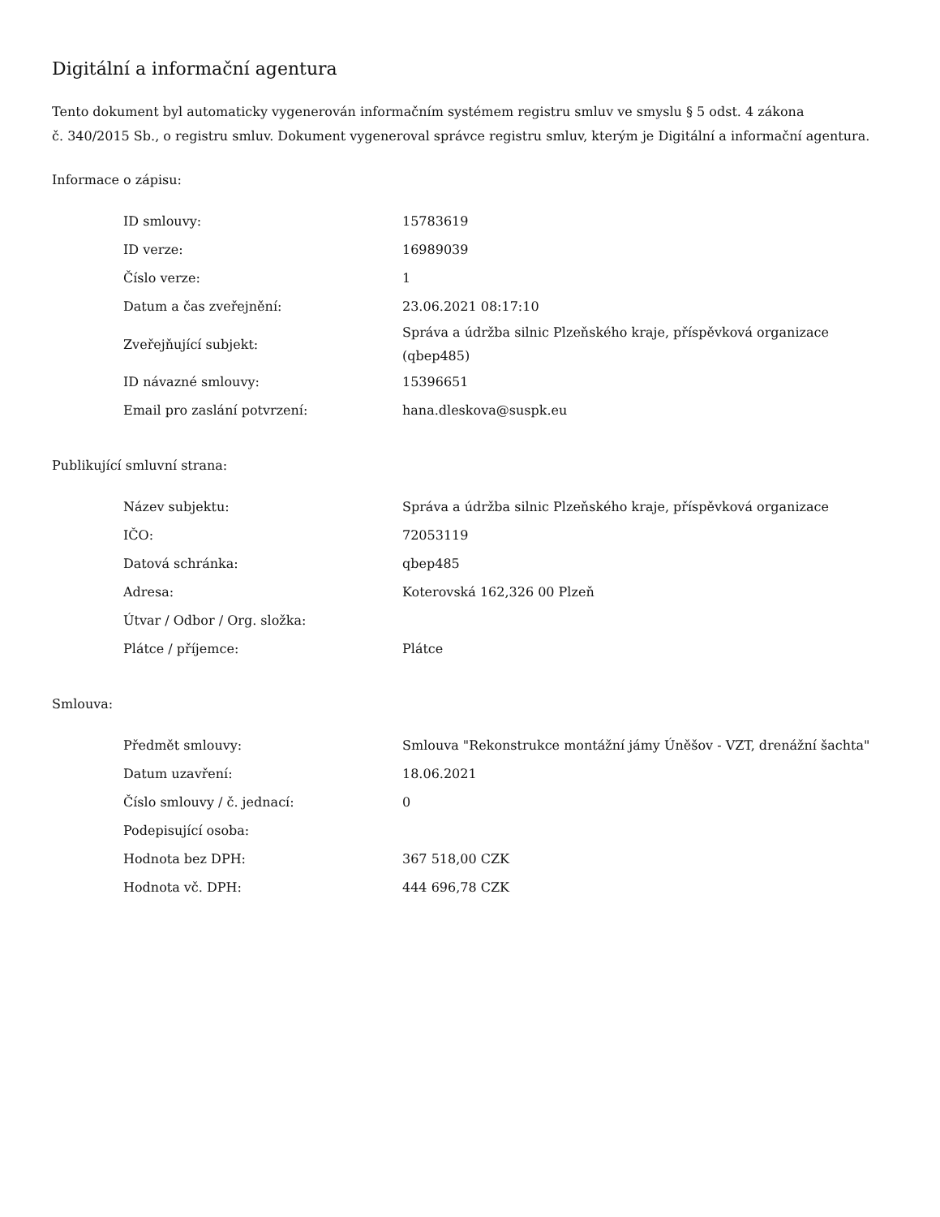Digitální a informační agentura
Tento dokument byl automaticky vygenerován informačním systémem registru smluv ve smyslu § 5 odst. 4 zákona
č. 340/2015 Sb., o registru smluv. Dokument vygeneroval správce registru smluv, kterým je Digitální a informační agentura.
Informace o zápisu:
| ID smlouvy: | 15783619 |
| ID verze: | 16989039 |
| Číslo verze: | 1 |
| Datum a čas zveřejnění: | 23.06.2021 08:17:10 |
| Zveřejňující subjekt: | Správa a údržba silnic Plzeňského kraje, příspěvková organizace (qbep485) |
| ID návazné smlouvy: | 15396651 |
| Email pro zaslání potvrzení: | hana.dleskova@suspk.eu |
Publikující smluvní strana:
| Název subjektu: | Správa a údržba silnic Plzeňského kraje, příspěvková organizace |
| IČO: | 72053119 |
| Datová schránka: | qbep485 |
| Adresa: | Koterovská 162,326 00 Plzeň |
| Útvar / Odbor / Org. složka: | |
| Plátce / příjemce: | Plátce |
Smlouva:
| Předmět smlouvy: | Smlouva "Rekonstrukce montážní jámy Úněšov - VZT, drenážní šachta" |
| Datum uzavření: | 18.06.2021 |
| Číslo smlouvy / č. jednací: | 0 |
| Podepisující osoba: | |
| Hodnota bez DPH: | 367 518,00 CZK |
| Hodnota vč. DPH: | 444 696,78 CZK |